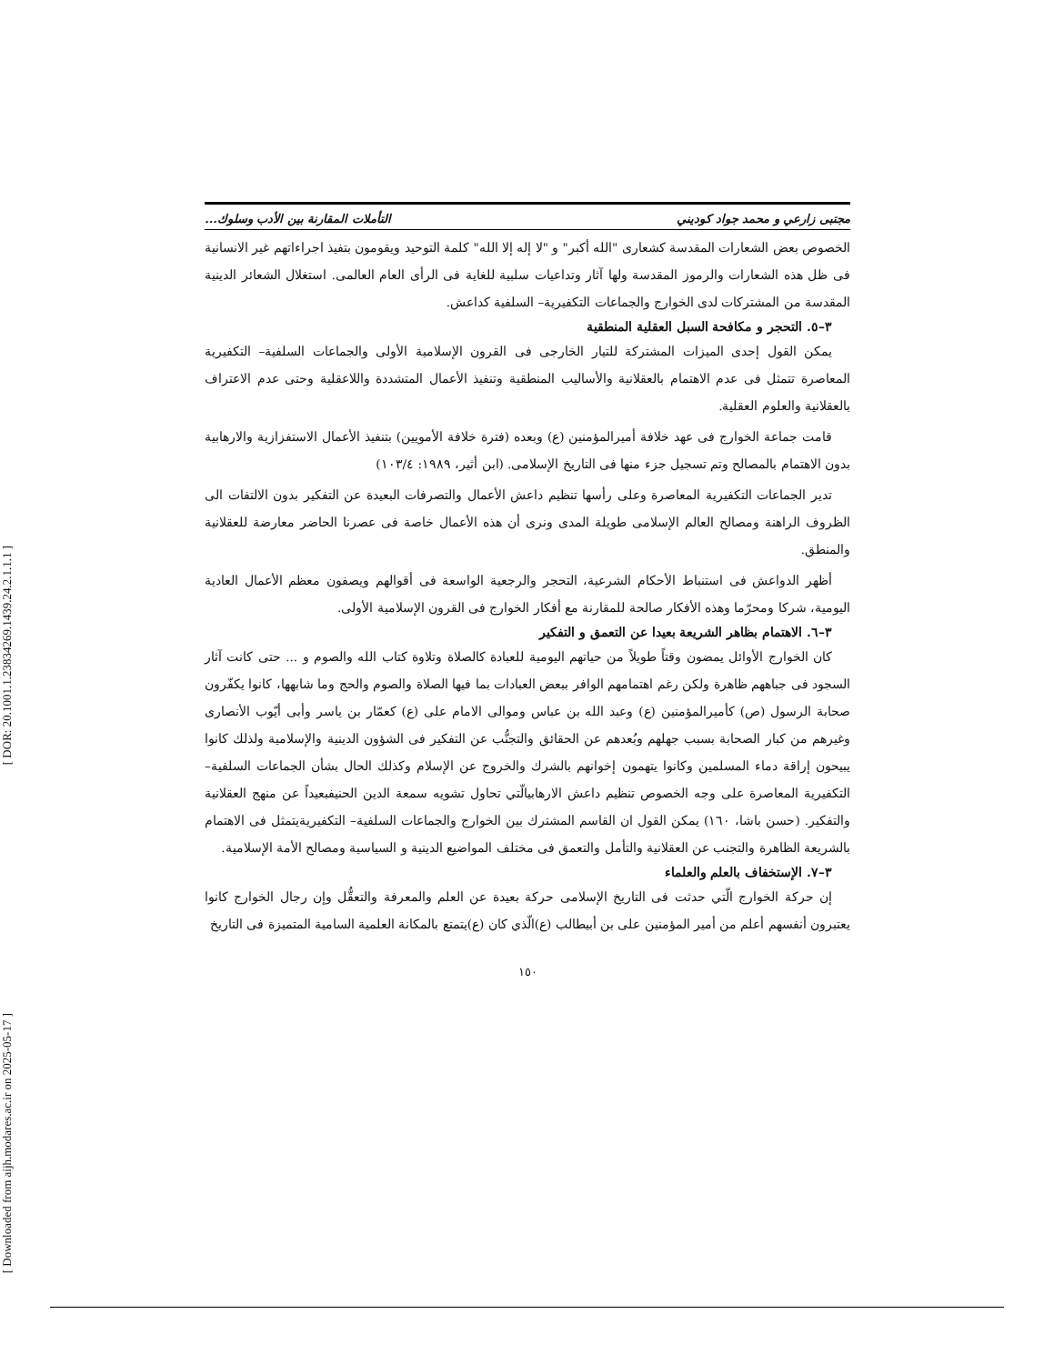[ DOR: 20.1001.1.23834269.1439.24.2.1.1.1 ]
[ Downloaded from aijh.modares.ac.ir on 2025-05-17 ]
مجتبى زارعي و محمد جواد كوديني التأملات المقارنة بين الأدب وسلوك...
الخصوص بعض الشعارات المقدسة كشعارى "الله أكبر" و "لا إله إلا الله" كلمة التوحيد ويقومون بتفيذ اجراءاتهم غير الانسانية فى ظل هذه الشعارات والرموز المقدسة ولها آثار وتداعيات سلبية للغاية فى الرأى العام العالمى. استغلال الشعائر الدينية المقدسة من المشتركات لدى الخوارج والجماعات التكفيرية– السلفية كداعش.
٣–٥. التحجر و مكافحة السبل العقلية المنطقية
يمكن القول إحدى الميزات المشتركة للتيار الخارجى فى القرون الإسلامية الأولى والجماعات السلفية– التكفيرية المعاصرة تتمثل فى عدم الاهتمام بالعقلانية والأساليب المنطقية وتنفيذ الأعمال المتشددة واللاعقلية وحتى عدم الاعتراف بالعقلانية والعلوم العقلية.
قامت جماعة الخوارج فى عهد خلافة أميرالمؤمنين (ع) وبعده (فترة خلافة الأمويين) بتنفيذ الأعمال الاستفزازية والارهابية بدون الاهتمام بالمصالح وتم تسجيل جزء منها فى التاريخ الإسلامى. (ابن أثير، ١٩٨٩: ١٠٣/٤)
تدير الجماعات التكفيرية المعاصرة وعلى رأسها تنظيم داعش الأعمال والتصرفات البعيدة عن التفكير بدون الالتفات الى الظروف الراهنة ومصالح العالم الإسلامى طويلة المدى ونرى أن هذه الأعمال خاصة فى عصرنا الحاضر معارضة للعقلانية والمنطق.
أظهر الدواعش فى استنباط الأحكام الشرعية، التحجر والرجعية الواسعة فى أقوالهم ويصفون معظم الأعمال العادية اليومية، شركا ومحرّما وهذه الأفكار صالحة للمقارنة مع أفكار الخوارج فى القرون الإسلامية الأولى.
٣–٦. الاهتمام بظاهر الشريعة بعيدا عن التعمق و التفكير
كان الخوارج الأوائل يمضون وقتاً طويلاً من حياتهم اليومية للعبادة كالصلاة وتلاوة كتاب الله والصوم و ... حتى كانت آثار السجود فى جباههم ظاهرة ولكن رغم اهتمامهم الوافر ببعض العبادات بما فيها الصلاة والصوم والحج وما شابهها، كانوا يكفّرون صحابة الرسول (ص) كأميرالمؤمنين (ع) وعبد الله بن عباس وموالى الامام على (ع) كعمّار بن ياسر وأبى أيّوب الأنصارى وغيرهم من كبار الصحابة بسبب جهلهم وبُعدهم عن الحقائق والتجنُّب عن التفكير فى الشؤون الدينية والإسلامية ولذلك كانوا يبيحون إراقة دماء المسلمين وكانوا يتهمون إخوانهم بالشرك والخروج عن الإسلام وكذلك الحال بشأن الجماعات السلفية– التكفيرية المعاصرة على وجه الخصوص تنظيم داعش الارهابيالّتي تحاول تشويه سمعة الدين الحنيفبعيداً عن منهج العقلانية والتفكير. (حسن باشا، ١٦٠) يمكن القول ان القاسم المشترك بين الخوارج والجماعات السلفية– التكفيريةيتمثل فى الاهتمام بالشريعة الظاهرة والتجنب عن العقلانية والتأمل والتعمق فى مختلف المواضيع الدينية و السياسية ومصالح الأمة الإسلامية.
٣–٧. الإستخفاف بالعلم والعلماء
إن حركة الخوارج الّتي حدثت فى التاريخ الإسلامى حركة بعيدة عن العلم والمعرفة والتعقُّل وإن رجال الخوارج كانوا يعتبرون أنفسهم أعلم من أمير المؤمنين على بن أبيطالب (ع)الّذي كان (ع)يتمتع بالمكانة العلمية السامية المتميزة فى التاريخ
١٥٠